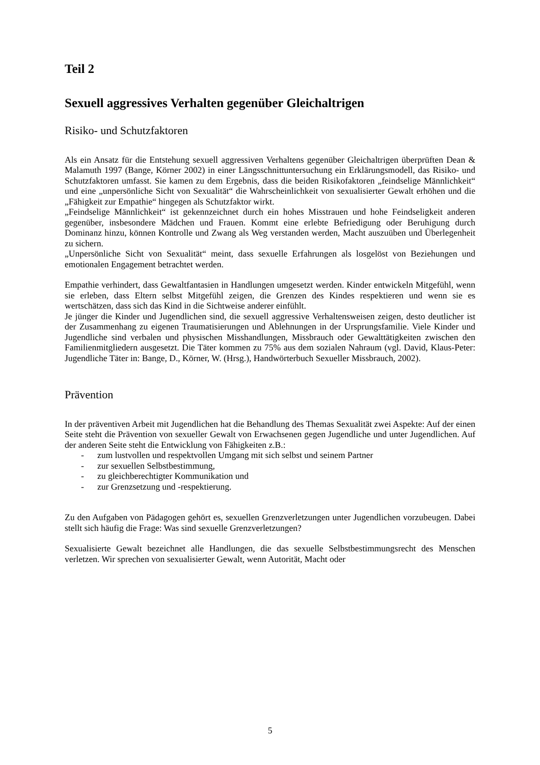Teil 2
Sexuell aggressives Verhalten gegenüber Gleichaltrigen
Risiko- und Schutzfaktoren
Als ein Ansatz für die Entstehung sexuell aggressiven Verhaltens gegenüber Gleichaltrigen überprüften Dean & Malamuth 1997 (Bange, Körner 2002) in einer Längsschnittuntersuchung ein Erklärungsmodell, das Risiko- und Schutzfaktoren umfasst. Sie kamen zu dem Ergebnis, dass die beiden Risikofaktoren „feindselige Männlichkeit“ und eine „unpersönliche Sicht von Sexualität“ die Wahrscheinlichkeit von sexualisierter Gewalt erhöhen und die „Fähigkeit zur Empathie“ hingegen als Schutzfaktor wirkt.
„Feindselige Männlichkeit“ ist gekennzeichnet durch ein hohes Misstrauen und hohe Feindseligkeit anderen gegenüber, insbesondere Mädchen und Frauen. Kommt eine erlebte Befriedigung oder Beruhigung durch Dominanz hinzu, können Kontrolle und Zwang als Weg verstanden werden, Macht auszuüben und Überlegenheit zu sichern.
„Unpersönliche Sicht von Sexualität“ meint, dass sexuelle Erfahrungen als losgelöst von Beziehungen und emotionalen Engagement betrachtet werden.
Empathie verhindert, dass Gewaltfantasien in Handlungen umgesetzt werden. Kinder entwickeln Mitgefühl, wenn sie erleben, dass Eltern selbst Mitgefühl zeigen, die Grenzen des Kindes respektieren und wenn sie es wertschätzen, dass sich das Kind in die Sichtweise anderer einfühlt.
Je jünger die Kinder und Jugendlichen sind, die sexuell aggressive Verhaltensweisen zeigen, desto deutlicher ist der Zusammenhang zu eigenen Traumatisierungen und Ablehnungen in der Ursprungsfamilie. Viele Kinder und Jugendliche sind verbalen und physischen Misshandlungen, Missbrauch oder Gewalttätigkeiten zwischen den Familienmitgliedern ausgesetzt. Die Täter kommen zu 75% aus dem sozialen Nahraum (vgl. David, Klaus-Peter: Jugendliche Täter in: Bange, D., Körner, W. (Hrsg.), Handwörterbuch Sexueller Missbrauch, 2002).
Prävention
In der präventiven Arbeit mit Jugendlichen hat die Behandlung des Themas Sexualität zwei Aspekte: Auf der einen Seite steht die Prävention von sexueller Gewalt von Erwachsenen gegen Jugendliche und unter Jugendlichen. Auf der anderen Seite steht die Entwicklung von Fähigkeiten z.B.:
- zum lustvollen und respektvollen Umgang mit sich selbst und seinem Partner
- zur sexuellen Selbstbestimmung,
- zu gleichberechtigter Kommunikation und
- zur Grenzsetzung und -respektierung.
Zu den Aufgaben von Pädagogen gehört es, sexuellen Grenzverletzungen unter Jugendlichen vorzubeugen. Dabei stellt sich häufig die Frage: Was sind sexuelle Grenzverletzungen?
Sexualisierte Gewalt bezeichnet alle Handlungen, die das sexuelle Selbstbestimmungsrecht des Menschen verletzen. Wir sprechen von sexualisierter Gewalt, wenn Autorität, Macht oder
5